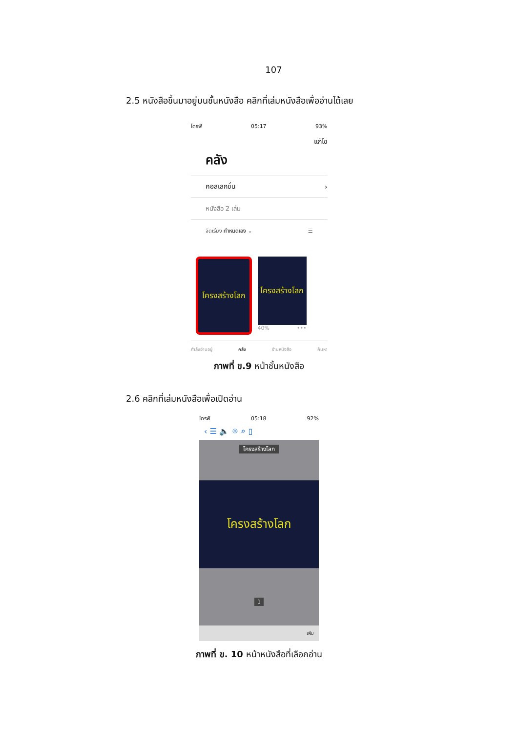107
2.5 หนังสือขึ้นมาอยู่บนชั้นหนังสือ คลิกที่เล่มหนังสือเพื่ออ่านได้เลย
ไดรฟ์ 05:17 93%
แก้ไข
คลัง
คอลเลกชั่น ›
หนังสือ 2 เล่ม
จัดเรียง กำหนดเอง ⌄ ☰
โครงสร้างโลก
โครงสร้างโลก
40% •••
กำลังอ่านอยู่ คลัง ร้านหนังสือ ค้นหา
ภาพที่ ข.9 หน้าชั้นหนังสือ
2.6 คลิกที่เล่มหนังสือเพื่อเปิดอ่าน
ไดรฟ์ 05:18 92%
‹ ☰ 🔈 ☼ ⌕ ▯
โครงสร้างโลก
โครงสร้างโลก
1
เพิ่ม
ภาพที่ ข. 10 หน้าหนังสือที่เลือกอ่าน